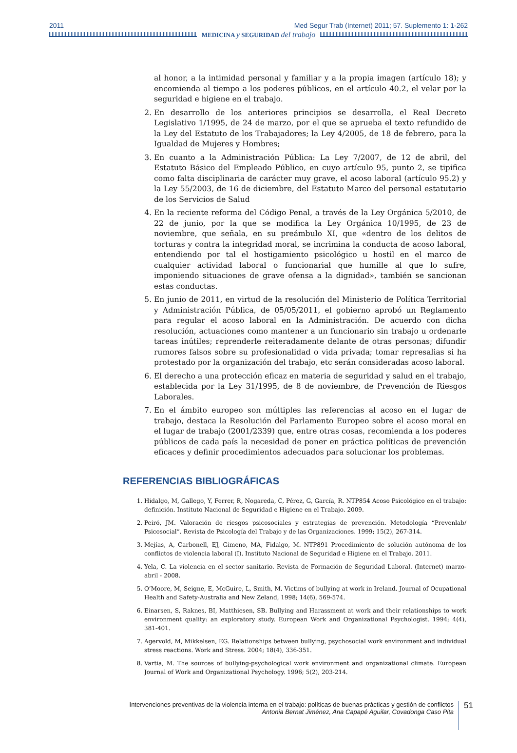2011 Med Segur Trab (Internet) 2011; 57. Suplemento 1: 1-262
MEDICINA y SEGURIDAD del trabajo
al honor, a la intimidad personal y familiar y a la propia imagen (artículo 18); y encomienda al tiempo a los poderes públicos, en el artículo 40.2, el velar por la seguridad e higiene en el trabajo.
2. En desarrollo de los anteriores principios se desarrolla, el Real Decreto Legislativo 1/1995, de 24 de marzo, por el que se aprueba el texto refundido de la Ley del Estatuto de los Trabajadores; la Ley 4/2005, de 18 de febrero, para la Igualdad de Mujeres y Hombres;
3. En cuanto a la Administración Pública: La Ley 7/2007, de 12 de abril, del Estatuto Básico del Empleado Público, en cuyo artículo 95, punto 2, se tipifica como falta disciplinaria de carácter muy grave, el acoso laboral (artículo 95.2) y la Ley 55/2003, de 16 de diciembre, del Estatuto Marco del personal estatutario de los Servicios de Salud
4. En la reciente reforma del Código Penal, a través de la Ley Orgánica 5/2010, de 22 de junio, por la que se modifica la Ley Orgánica 10/1995, de 23 de noviembre, que señala, en su preámbulo XI, que «dentro de los delitos de torturas y contra la integridad moral, se incrimina la conducta de acoso laboral, entendiendo por tal el hostigamiento psicológico u hostil en el marco de cualquier actividad laboral o funcionarial que humille al que lo sufre, imponiendo situaciones de grave ofensa a la dignidad», también se sancionan estas conductas.
5. En junio de 2011, en virtud de la resolución del Ministerio de Política Territorial y Administración Pública, de 05/05/2011, el gobierno aprobó un Reglamento para regular el acoso laboral en la Administración. De acuerdo con dicha resolución, actuaciones como mantener a un funcionario sin trabajo u ordenarle tareas inútiles; reprenderle reiteradamente delante de otras personas; difundir rumores falsos sobre su profesionalidad o vida privada; tomar represalias si ha protestado por la organización del trabajo, etc serán consideradas acoso laboral.
6. El derecho a una protección eficaz en materia de seguridad y salud en el trabajo, establecida por la Ley 31/1995, de 8 de noviembre, de Prevención de Riesgos Laborales.
7. En el ámbito europeo son múltiples las referencias al acoso en el lugar de trabajo, destaca la Resolución del Parlamento Europeo sobre el acoso moral en el lugar de trabajo (2001/2339) que, entre otras cosas, recomienda a los poderes públicos de cada país la necesidad de poner en práctica políticas de prevención eficaces y definir procedimientos adecuados para solucionar los problemas.
REFERENCIAS BIBLIOGRÁFICAS
1. Hidalgo, M, Gallego, Y, Ferrer, R, Nogareda, C, Pérez, G, García, R. NTP854 Acoso Psicológico en el trabajo: definición. Instituto Nacional de Seguridad e Higiene en el Trabajo. 2009.
2. Peiró, JM. Valoración de riesgos psicosociales y estrategias de prevención. Metodología “Prevenlab/ Psicosocial”. Revista de Psicología del Trabajo y de las Organizaciones. 1999; 15(2), 267-314.
3. Mejías, A, Carbonell, EJ, Gimeno, MA, Fidalgo, M. NTP891 Procedimiento de solución autónoma de los conflictos de violencia laboral (I). Instituto Nacional de Seguridad e Higiene en el Trabajo. 2011.
4. Yela, C. La violencia en el sector sanitario. Revista de Formación de Seguridad Laboral. (Internet) marzo-abril - 2008.
5. O’Moore, M, Seigne, E, McGuire, L, Smith, M. Victims of bullying at work in Ireland. Journal of Ocupational Health and Safety-Australia and New Zeland, 1998; 14(6), 569-574.
6. Einarsen, S, Raknes, BI, Matthiesen, SB. Bullying and Harassment at work and their relationships to work environment quality: an exploratory study. European Work and Organizational Psychologist. 1994; 4(4), 381-401.
7. Agervold, M, Mikkelsen, EG. Relationships between bullying, psychosocial work environment and individual stress reactions. Work and Stress. 2004; 18(4), 336-351.
8. Vartia, M. The sources of bullying-psychological work environment and organizational climate. European Journal of Work and Organizational Psychology. 1996; 5(2), 203-214.
Intervenciones preventivas de la violencia interna en el trabajo: políticas de buenas prácticas y gestión de conflictos
Antonia Bernat Jiménez, Ana Capapé Aguilar, Covadonga Caso Pita
51